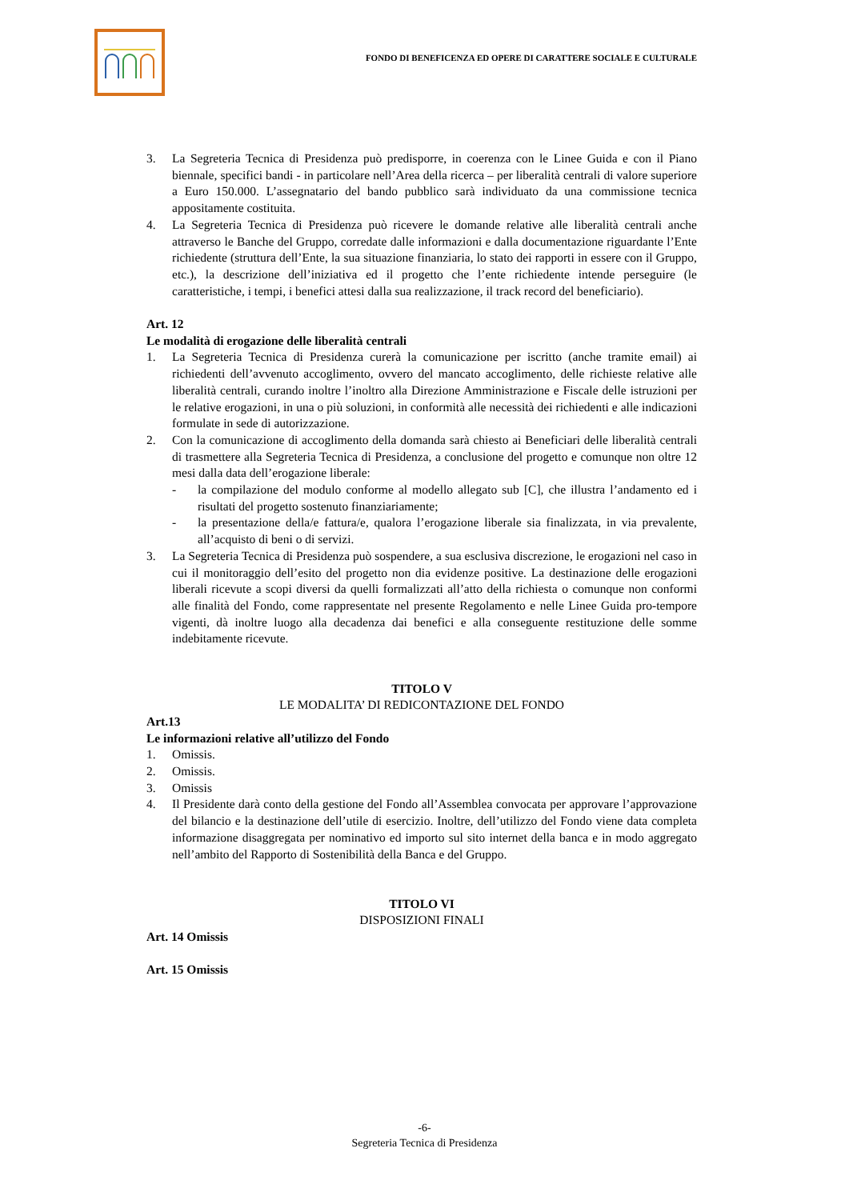FONDO DI BENEFICENZA ED OPERE DI CARATTERE SOCIALE E CULTURALE
3. La Segreteria Tecnica di Presidenza può predisporre, in coerenza con le Linee Guida e con il Piano biennale, specifici bandi - in particolare nell’Area della ricerca – per liberalità centrali di valore superiore a Euro 150.000. L’assegnatario del bando pubblico sarà individuato da una commissione tecnica appositamente costituita.
4. La Segreteria Tecnica di Presidenza può ricevere le domande relative alle liberalità centrali anche attraverso le Banche del Gruppo, corredate dalle informazioni e dalla documentazione riguardante l’Ente richiedente (struttura dell’Ente, la sua situazione finanziaria, lo stato dei rapporti in essere con il Gruppo, etc.), la descrizione dell’iniziativa ed il progetto che l’ente richiedente intende perseguire (le caratteristiche, i tempi, i benefici attesi dalla sua realizzazione, il track record del beneficiario).
Art. 12
Le modalità di erogazione delle liberalità centrali
1. La Segreteria Tecnica di Presidenza curerà la comunicazione per iscritto (anche tramite email) ai richiedenti dell’avvenuto accoglimento, ovvero del mancato accoglimento, delle richieste relative alle liberalità centrali, curando inoltre l’inoltro alla Direzione Amministrazione e Fiscale delle istruzioni per le relative erogazioni, in una o più soluzioni, in conformità alle necessità dei richiedenti e alle indicazioni formulate in sede di autorizzazione.
2. Con la comunicazione di accoglimento della domanda sarà chiesto ai Beneficiari delle liberalità centrali di trasmettere alla Segreteria Tecnica di Presidenza, a conclusione del progetto e comunque non oltre 12 mesi dalla data dell’erogazione liberale:
- la compilazione del modulo conforme al modello allegato sub [C], che illustra l’andamento ed i risultati del progetto sostenuto finanziariamente;
- la presentazione della/e fattura/e, qualora l’erogazione liberale sia finalizzata, in via prevalente, all’acquisto di beni o di servizi.
3. La Segreteria Tecnica di Presidenza può sospendere, a sua esclusiva discrezione, le erogazioni nel caso in cui il monitoraggio dell’esito del progetto non dia evidenze positive. La destinazione delle erogazioni liberali ricevute a scopi diversi da quelli formalizzati all’atto della richiesta o comunque non conformi alle finalità del Fondo, come rappresentate nel presente Regolamento e nelle Linee Guida pro-tempore vigenti, dà inoltre luogo alla decadenza dai benefici e alla conseguente restituzione delle somme indebitamente ricevute.
TITOLO V
LE MODALITA’ DI REDICONTAZIONE DEL FONDO
Art.13
Le informazioni relative all’utilizzo del Fondo
1. Omissis.
2. Omissis.
3. Omissis
4. Il Presidente darà conto della gestione del Fondo all’Assemblea convocata per approvare l’approvazione del bilancio e la destinazione dell’utile di esercizio. Inoltre, dell’utilizzo del Fondo viene data completa informazione disaggregata per nominativo ed importo sul sito internet della banca e in modo aggregato nell’ambito del Rapporto di Sostenibilità della Banca e del Gruppo.
TITOLO VI
DISPOSIZIONI FINALI
Art. 14 Omissis
Art. 15 Omissis
-6-
Segreteria Tecnica di Presidenza